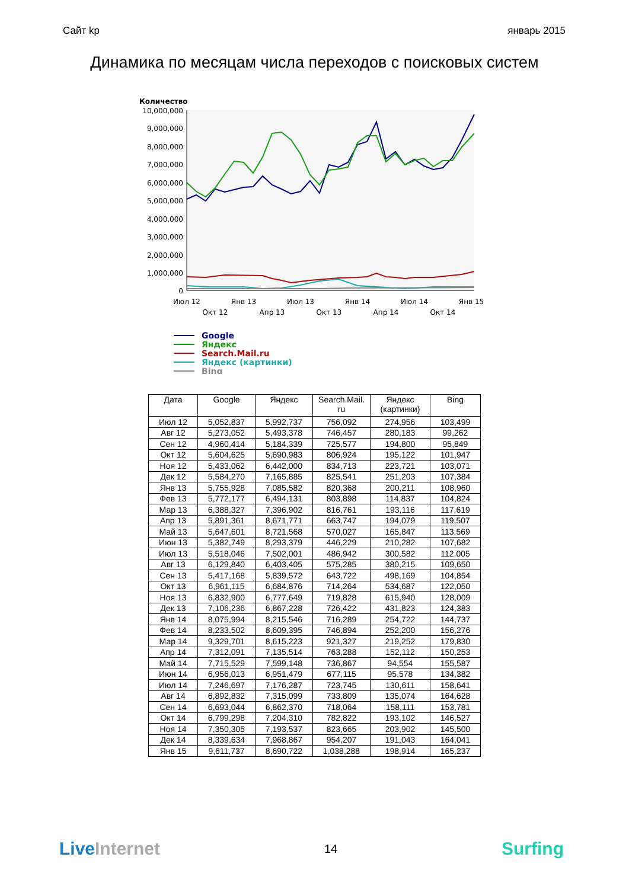Сайт kp январь 2015
Динамика по месяцам числа переходов с поисковых систем
Количество
10,000,000
9,000,000
8,000,000
7,000,000
6,000,000
5,000,000
4,000,000
3,000,000
2,000,000
1,000,000
0
Июл 12
Окт 12
Янв 13
Апр 13
Июл 13
Окт 13
Янв 14
Апр 14
Июл 14
Окт 14
Янв 15
Google
Яндекс
Search.Mail.ru
Яндекс (картинки)
Bing
| Дата | Google | Яндекс | Search.Mail. ru | Яндекс (картинки) | Bing |
| --- | --- | --- | --- | --- | --- |
| Июл 12 | 5,052,837 | 5,992,737 | 756,092 | 274,956 | 103,499 |
| Авг 12 | 5,273,052 | 5,493,378 | 746,457 | 280,183 | 99,262 |
| Сен 12 | 4,960,414 | 5,184,339 | 725,577 | 194,800 | 95,849 |
| Окт 12 | 5,604,625 | 5,690,983 | 806,924 | 195,122 | 101,947 |
| Ноя 12 | 5,433,062 | 6,442,000 | 834,713 | 223,721 | 103,071 |
| Дек 12 | 5,584,270 | 7,165,885 | 825,541 | 251,203 | 107,384 |
| Янв 13 | 5,755,928 | 7,085,582 | 820,368 | 200,211 | 108,960 |
| Фев 13 | 5,772,177 | 6,494,131 | 803,898 | 114,837 | 104,824 |
| Мар 13 | 6,388,327 | 7,396,902 | 816,761 | 193,116 | 117,619 |
| Апр 13 | 5,891,361 | 8,671,771 | 663,747 | 194,079 | 119,507 |
| Май 13 | 5,647,601 | 8,721,568 | 570,027 | 165,847 | 113,569 |
| Июн 13 | 5,382,749 | 8,293,379 | 446,229 | 210,282 | 107,682 |
| Июл 13 | 5,518,046 | 7,502,001 | 486,942 | 300,582 | 112,005 |
| Авг 13 | 6,129,840 | 6,403,405 | 575,285 | 380,215 | 109,650 |
| Сен 13 | 5,417,168 | 5,839,572 | 643,722 | 498,169 | 104,854 |
| Окт 13 | 6,961,115 | 6,684,876 | 714,264 | 534,687 | 122,050 |
| Ноя 13 | 6,832,900 | 6,777,649 | 719,828 | 615,940 | 128,009 |
| Дек 13 | 7,106,236 | 6,867,228 | 726,422 | 431,823 | 124,383 |
| Янв 14 | 8,075,994 | 8,215,546 | 716,289 | 254,722 | 144,737 |
| Фев 14 | 8,233,502 | 8,609,395 | 746,894 | 252,200 | 156,276 |
| Мар 14 | 9,329,701 | 8,615,223 | 921,327 | 219,252 | 179,830 |
| Апр 14 | 7,312,091 | 7,135,514 | 763,288 | 152,112 | 150,253 |
| Май 14 | 7,715,529 | 7,599,148 | 736,867 | 94,554 | 155,587 |
| Июн 14 | 6,956,013 | 6,951,479 | 677,115 | 95,578 | 134,382 |
| Июл 14 | 7,246,697 | 7,176,287 | 723,745 | 130,611 | 158,641 |
| Авг 14 | 6,892,832 | 7,315,099 | 733,809 | 135,074 | 164,628 |
| Сен 14 | 6,693,044 | 6,862,370 | 718,064 | 158,111 | 153,781 |
| Окт 14 | 6,799,298 | 7,204,310 | 782,822 | 193,102 | 146,527 |
| Ноя 14 | 7,350,305 | 7,193,537 | 823,665 | 203,902 | 145,500 |
| Дек 14 | 8,339,634 | 7,968,867 | 954,207 | 191,043 | 164,041 |
| Янв 15 | 9,611,737 | 8,690,722 | 1,038,288 | 198,914 | 165,237 |
Live Internet 14 Surfing